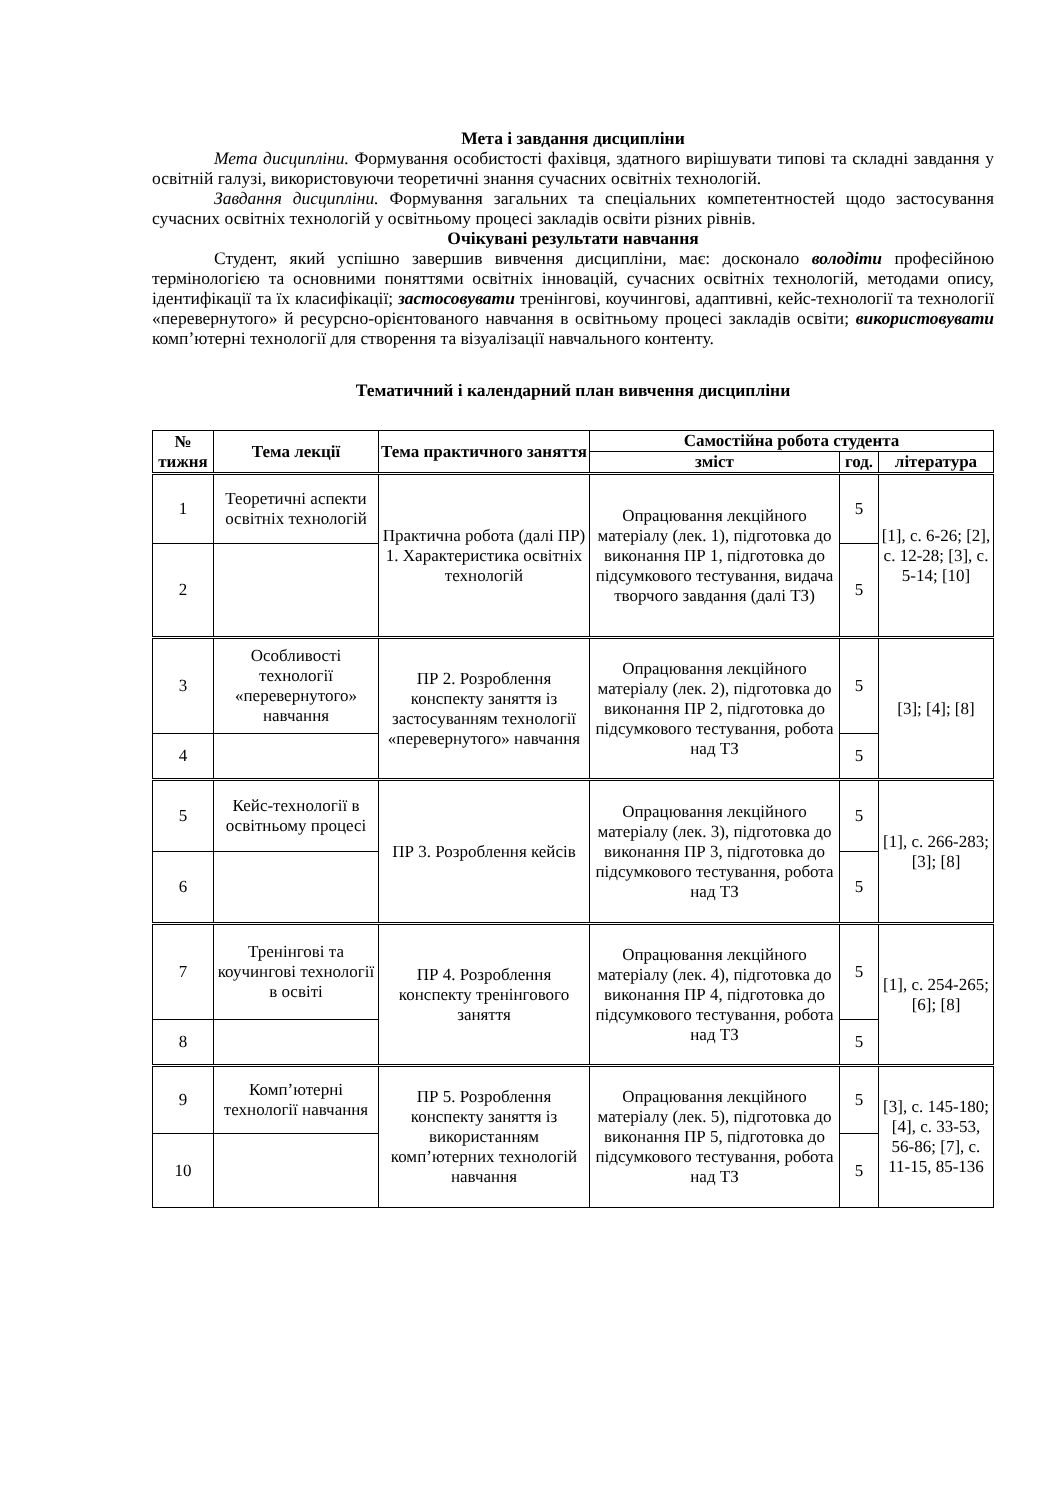Мета і завдання дисципліни
Мета дисципліни. Формування особистості фахівця, здатного вирішувати типові та складні завдання у освітній галузі, використовуючи теоретичні знання сучасних освітніх технологій.
Завдання дисципліни. Формування загальних та спеціальних компетентностей щодо застосування сучасних освітніх технологій у освітньому процесі закладів освіти різних рівнів.
Очікувані результати навчання
Студент, який успішно завершив вивчення дисципліни, має: досконало володіти професійною термінологією та основними поняттями освітніх інновацій, сучасних освітніх технологій, методами опису, ідентифікації та їх класифікації; застосовувати тренінгові, коучингові, адаптивні, кейс-технології та технології «перевернутого» й ресурсно-орієнтованого навчання в освітньому процесі закладів освіти; використовувати комп’ютерні технології для створення та візуалізації навчального контенту.
Тематичний і календарний план вивчення дисципліни
| № тижня | Тема лекції | Тема практичного заняття | Самостійна робота студента | | |
| --- | --- | --- | --- | --- | --- |
| | | | зміст | год. | література |
| 1 | Теоретичні аспекти освітніх технологій | Практична робота (далі ПР) 1. Характеристика освітніх технологій | Опрацювання лекційного матеріалу (лек. 1), підготовка до виконання ПР 1, підготовка до підсумкового тестування, видача творчого завдання (далі ТЗ) | 5 | [1], с. 6-26; [2], с. 12-28; [3], с. 5-14; [10] |
| 2 | | | | 5 | |
| 3 | Особливості технології «перевернутого» навчання | ПР 2. Розроблення конспекту заняття із застосуванням технології «перевернутого» навчання | Опрацювання лекційного матеріалу (лек. 2), підготовка до виконання ПР 2, підготовка до підсумкового тестування, робота над ТЗ | 5 | [3]; [4]; [8] |
| 4 | | | | 5 | |
| 5 | Кейс-технології в освітньому процесі | ПР 3. Розроблення кейсів | Опрацювання лекційного матеріалу (лек. 3), підготовка до виконання ПР 3, підготовка до підсумкового тестування, робота над ТЗ | 5 | [1], с. 266-283; [3]; [8] |
| 6 | | | | 5 | |
| 7 | Тренінгові та коучингові технології в освіті | ПР 4. Розроблення конспекту тренінгового заняття | Опрацювання лекційного матеріалу (лек. 4), підготовка до виконання ПР 4, підготовка до підсумкового тестування, робота над ТЗ | 5 | [1], с. 254-265; [6]; [8] |
| 8 | | | | 5 | |
| 9 | Комп’ютерні технології навчання | ПР 5. Розроблення конспекту заняття із використанням комп’ютерних технологій навчання | Опрацювання лекційного матеріалу (лек. 5), підготовка до виконання ПР 5, підготовка до підсумкового тестування, робота над ТЗ | 5 | [3], с. 145-180; [4], с. 33-53, 56-86; [7], с. 11-15, 85-136 |
| 10 | | | | 5 | |